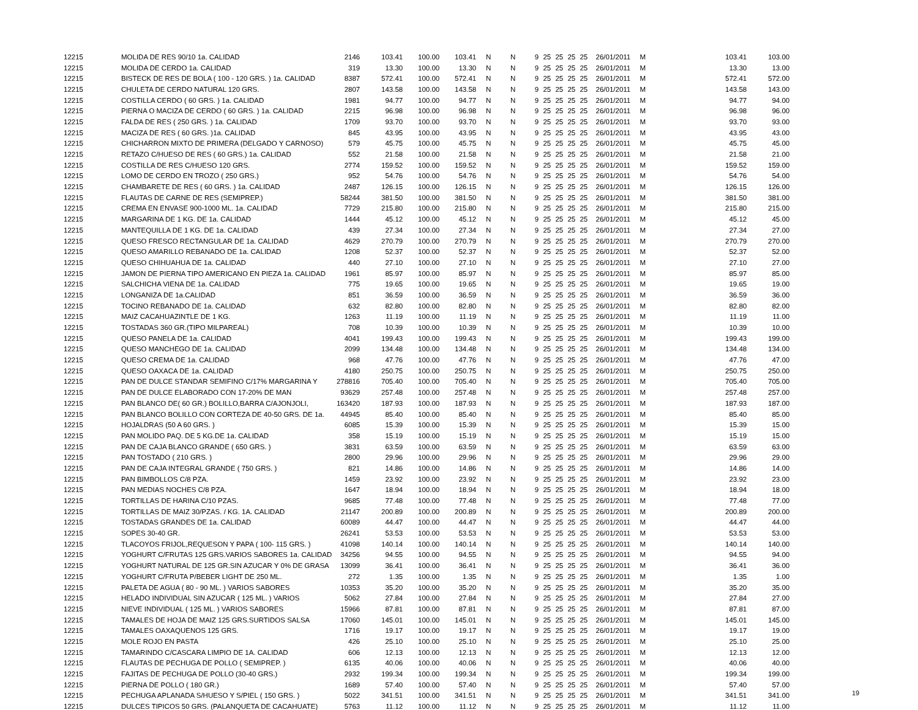| 12215 | MOLIDA DE RES 90/10 1a. CALIDAD | 2146 | 103.41 | 100.00 | 103.41 | N | N | 9 | 25 | 25 | 25 | 25 | 26/01/2011 | M | 103.41 | 103.00 |
| 12215 | MOLIDA DE CERDO 1a. CALIDAD | 319 | 13.30 | 100.00 | 13.30 | N | N | 9 | 25 | 25 | 25 | 25 | 26/01/2011 | M | 13.30 | 13.00 |
| 12215 | BISTECK DE RES DE BOLA ( 100 - 120 GRS. ) 1a. CALIDAD | 8387 | 572.41 | 100.00 | 572.41 | N | N | 9 | 25 | 25 | 25 | 25 | 26/01/2011 | M | 572.41 | 572.00 |
| 12215 | CHULETA DE CERDO NATURAL 120 GRS. | 2807 | 143.58 | 100.00 | 143.58 | N | N | 9 | 25 | 25 | 25 | 25 | 26/01/2011 | M | 143.58 | 143.00 |
| 12215 | COSTILLA CERDO ( 60 GRS. ) 1a. CALIDAD | 1981 | 94.77 | 100.00 | 94.77 | N | N | 9 | 25 | 25 | 25 | 25 | 26/01/2011 | M | 94.77 | 94.00 |
| 12215 | PIERNA O MACIZA DE CERDO ( 60 GRS. ) 1a. CALIDAD | 2215 | 96.98 | 100.00 | 96.98 | N | N | 9 | 25 | 25 | 25 | 25 | 26/01/2011 | M | 96.98 | 96.00 |
| 12215 | FALDA DE RES ( 250 GRS. ) 1a. CALIDAD | 1709 | 93.70 | 100.00 | 93.70 | N | N | 9 | 25 | 25 | 25 | 25 | 26/01/2011 | M | 93.70 | 93.00 |
| 12215 | MACIZA DE RES ( 60 GRS. )1a. CALIDAD | 845 | 43.95 | 100.00 | 43.95 | N | N | 9 | 25 | 25 | 25 | 25 | 26/01/2011 | M | 43.95 | 43.00 |
| 12215 | CHICHARRON MIXTO DE PRIMERA (DELGADO Y CARNOSO) | 579 | 45.75 | 100.00 | 45.75 | N | N | 9 | 25 | 25 | 25 | 25 | 26/01/2011 | M | 45.75 | 45.00 |
| 12215 | RETAZO C/HUESO DE RES ( 60 GRS.) 1a. CALIDAD | 552 | 21.58 | 100.00 | 21.58 | N | N | 9 | 25 | 25 | 25 | 25 | 26/01/2011 | M | 21.58 | 21.00 |
| 12215 | COSTILLA DE RES C/HUESO 120 GRS. | 2774 | 159.52 | 100.00 | 159.52 | N | N | 9 | 25 | 25 | 25 | 25 | 26/01/2011 | M | 159.52 | 159.00 |
| 12215 | LOMO DE CERDO EN TROZO ( 250 GRS.) | 952 | 54.76 | 100.00 | 54.76 | N | N | 9 | 25 | 25 | 25 | 25 | 26/01/2011 | M | 54.76 | 54.00 |
| 12215 | CHAMBARETE DE RES ( 60 GRS. ) 1a. CALIDAD | 2487 | 126.15 | 100.00 | 126.15 | N | N | 9 | 25 | 25 | 25 | 25 | 26/01/2011 | M | 126.15 | 126.00 |
| 12215 | FLAUTAS DE CARNE DE RES (SEMIPREP.) | 58244 | 381.50 | 100.00 | 381.50 | N | N | 9 | 25 | 25 | 25 | 25 | 26/01/2011 | M | 381.50 | 381.00 |
| 12215 | CREMA EN ENVASE 900-1000 ML. 1a. CALIDAD | 7729 | 215.80 | 100.00 | 215.80 | N | N | 9 | 25 | 25 | 25 | 25 | 26/01/2011 | M | 215.80 | 215.00 |
| 12215 | MARGARINA DE 1 KG. DE 1a. CALIDAD | 1444 | 45.12 | 100.00 | 45.12 | N | N | 9 | 25 | 25 | 25 | 25 | 26/01/2011 | M | 45.12 | 45.00 |
| 12215 | MANTEQUILLA DE 1 KG. DE 1a. CALIDAD | 439 | 27.34 | 100.00 | 27.34 | N | N | 9 | 25 | 25 | 25 | 25 | 26/01/2011 | M | 27.34 | 27.00 |
| 12215 | QUESO FRESCO RECTANGULAR DE 1a. CALIDAD | 4629 | 270.79 | 100.00 | 270.79 | N | N | 9 | 25 | 25 | 25 | 25 | 26/01/2011 | M | 270.79 | 270.00 |
| 12215 | QUESO AMARILLO REBANADO DE 1a. CALIDAD | 1208 | 52.37 | 100.00 | 52.37 | N | N | 9 | 25 | 25 | 25 | 25 | 26/01/2011 | M | 52.37 | 52.00 |
| 12215 | QUESO CHIHUAHUA DE 1a. CALIDAD | 440 | 27.10 | 100.00 | 27.10 | N | N | 9 | 25 | 25 | 25 | 25 | 26/01/2011 | M | 27.10 | 27.00 |
| 12215 | JAMON DE PIERNA TIPO AMERICANO EN PIEZA 1a. CALIDAD | 1961 | 85.97 | 100.00 | 85.97 | N | N | 9 | 25 | 25 | 25 | 25 | 26/01/2011 | M | 85.97 | 85.00 |
| 12215 | SALCHICHA VIENA DE 1a. CALIDAD | 775 | 19.65 | 100.00 | 19.65 | N | N | 9 | 25 | 25 | 25 | 25 | 26/01/2011 | M | 19.65 | 19.00 |
| 12215 | LONGANIZA DE 1a.CALIDAD | 851 | 36.59 | 100.00 | 36.59 | N | N | 9 | 25 | 25 | 25 | 25 | 26/01/2011 | M | 36.59 | 36.00 |
| 12215 | TOCINO REBANADO DE 1a. CALIDAD | 632 | 82.80 | 100.00 | 82.80 | N | N | 9 | 25 | 25 | 25 | 25 | 26/01/2011 | M | 82.80 | 82.00 |
| 12215 | MAIZ CACAHUAZINTLE DE 1 KG. | 1263 | 11.19 | 100.00 | 11.19 | N | N | 9 | 25 | 25 | 25 | 25 | 26/01/2011 | M | 11.19 | 11.00 |
| 12215 | TOSTADAS 360 GR.(TIPO MILPAREAL) | 708 | 10.39 | 100.00 | 10.39 | N | N | 9 | 25 | 25 | 25 | 25 | 26/01/2011 | M | 10.39 | 10.00 |
| 12215 | QUESO PANELA DE 1a. CALIDAD | 4041 | 199.43 | 100.00 | 199.43 | N | N | 9 | 25 | 25 | 25 | 25 | 26/01/2011 | M | 199.43 | 199.00 |
| 12215 | QUESO MANCHEGO DE 1a. CALIDAD | 2099 | 134.48 | 100.00 | 134.48 | N | N | 9 | 25 | 25 | 25 | 25 | 26/01/2011 | M | 134.48 | 134.00 |
| 12215 | QUESO CREMA DE 1a. CALIDAD | 968 | 47.76 | 100.00 | 47.76 | N | N | 9 | 25 | 25 | 25 | 25 | 26/01/2011 | M | 47.76 | 47.00 |
| 12215 | QUESO OAXACA DE 1a. CALIDAD | 4180 | 250.75 | 100.00 | 250.75 | N | N | 9 | 25 | 25 | 25 | 25 | 26/01/2011 | M | 250.75 | 250.00 |
| 12215 | PAN DE DULCE STANDAR SEMIFINO C/17% MARGARINA Y | 278816 | 705.40 | 100.00 | 705.40 | N | N | 9 | 25 | 25 | 25 | 25 | 26/01/2011 | M | 705.40 | 705.00 |
| 12215 | PAN DE DULCE ELABORADO CON 17-20% DE MAN | 93629 | 257.48 | 100.00 | 257.48 | N | N | 9 | 25 | 25 | 25 | 25 | 26/01/2011 | M | 257.48 | 257.00 |
| 12215 | PAN BLANCO DE( 60 GR.) BOLILLO,BARRA C/AJONJOLI, | 163420 | 187.93 | 100.00 | 187.93 | N | N | 9 | 25 | 25 | 25 | 25 | 26/01/2011 | M | 187.93 | 187.00 |
| 12215 | PAN BLANCO BOLILLO CON CORTEZA DE 40-50 GRS. DE 1a. | 44945 | 85.40 | 100.00 | 85.40 | N | N | 9 | 25 | 25 | 25 | 25 | 26/01/2011 | M | 85.40 | 85.00 |
| 12215 | HOJALDRAS (50 A 60 GRS. ) | 6085 | 15.39 | 100.00 | 15.39 | N | N | 9 | 25 | 25 | 25 | 25 | 26/01/2011 | M | 15.39 | 15.00 |
| 12215 | PAN MOLIDO PAQ. DE 5 KG.DE 1a. CALIDAD | 358 | 15.19 | 100.00 | 15.19 | N | N | 9 | 25 | 25 | 25 | 25 | 26/01/2011 | M | 15.19 | 15.00 |
| 12215 | PAN DE CAJA BLANCO GRANDE ( 650 GRS. ) | 3831 | 63.59 | 100.00 | 63.59 | N | N | 9 | 25 | 25 | 25 | 25 | 26/01/2011 | M | 63.59 | 63.00 |
| 12215 | PAN TOSTADO ( 210 GRS. ) | 2800 | 29.96 | 100.00 | 29.96 | N | N | 9 | 25 | 25 | 25 | 25 | 26/01/2011 | M | 29.96 | 29.00 |
| 12215 | PAN DE CAJA INTEGRAL GRANDE ( 750 GRS. ) | 821 | 14.86 | 100.00 | 14.86 | N | N | 9 | 25 | 25 | 25 | 25 | 26/01/2011 | M | 14.86 | 14.00 |
| 12215 | PAN BIMBOLLOS C/8 PZA. | 1459 | 23.92 | 100.00 | 23.92 | N | N | 9 | 25 | 25 | 25 | 25 | 26/01/2011 | M | 23.92 | 23.00 |
| 12215 | PAN MEDIAS NOCHES C/8 PZA. | 1647 | 18.94 | 100.00 | 18.94 | N | N | 9 | 25 | 25 | 25 | 25 | 26/01/2011 | M | 18.94 | 18.00 |
| 12215 | TORTILLAS DE HARINA C/10 PZAS. | 9685 | 77.48 | 100.00 | 77.48 | N | N | 9 | 25 | 25 | 25 | 25 | 26/01/2011 | M | 77.48 | 77.00 |
| 12215 | TORTILLAS DE MAIZ 30/PZAS. / KG. 1A. CALIDAD | 21147 | 200.89 | 100.00 | 200.89 | N | N | 9 | 25 | 25 | 25 | 25 | 26/01/2011 | M | 200.89 | 200.00 |
| 12215 | TOSTADAS GRANDES DE 1a. CALIDAD | 60089 | 44.47 | 100.00 | 44.47 | N | N | 9 | 25 | 25 | 25 | 25 | 26/01/2011 | M | 44.47 | 44.00 |
| 12215 | SOPES 30-40 GR. | 26241 | 53.53 | 100.00 | 53.53 | N | N | 9 | 25 | 25 | 25 | 25 | 26/01/2011 | M | 53.53 | 53.00 |
| 12215 | TLACOYOS FRIJOL,REQUESON Y PAPA ( 100- 115 GRS. ) | 41098 | 140.14 | 100.00 | 140.14 | N | N | 9 | 25 | 25 | 25 | 25 | 26/01/2011 | M | 140.14 | 140.00 |
| 12215 | YOGHURT C/FRUTAS 125 GRS.VARIOS SABORES 1a. CALIDAD | 34256 | 94.55 | 100.00 | 94.55 | N | N | 9 | 25 | 25 | 25 | 25 | 26/01/2011 | M | 94.55 | 94.00 |
| 12215 | YOGHURT NATURAL DE 125 GR.SIN AZUCAR Y 0% DE GRASA | 13099 | 36.41 | 100.00 | 36.41 | N | N | 9 | 25 | 25 | 25 | 25 | 26/01/2011 | M | 36.41 | 36.00 |
| 12215 | YOGHURT C/FRUTA P/BEBER LIGHT DE 250 ML. | 272 | 1.35 | 100.00 | 1.35 | N | N | 9 | 25 | 25 | 25 | 25 | 26/01/2011 | M | 1.35 | 1.00 |
| 12215 | PALETA DE AGUA ( 80 - 90 ML. ) VARIOS SABORES | 10353 | 35.20 | 100.00 | 35.20 | N | N | 9 | 25 | 25 | 25 | 25 | 26/01/2011 | M | 35.20 | 35.00 |
| 12215 | HELADO INDIVIDUAL SIN AZUCAR ( 125 ML. ) VARIOS | 5062 | 27.84 | 100.00 | 27.84 | N | N | 9 | 25 | 25 | 25 | 25 | 26/01/2011 | M | 27.84 | 27.00 |
| 12215 | NIEVE INDIVIDUAL ( 125 ML. ) VARIOS SABORES | 15966 | 87.81 | 100.00 | 87.81 | N | N | 9 | 25 | 25 | 25 | 25 | 26/01/2011 | M | 87.81 | 87.00 |
| 12215 | TAMALES DE HOJA DE MAIZ 125 GRS.SURTIDOS SALSA | 17060 | 145.01 | 100.00 | 145.01 | N | N | 9 | 25 | 25 | 25 | 25 | 26/01/2011 | M | 145.01 | 145.00 |
| 12215 | TAMALES OAXAQUENOS 125 GRS. | 1716 | 19.17 | 100.00 | 19.17 | N | N | 9 | 25 | 25 | 25 | 25 | 26/01/2011 | M | 19.17 | 19.00 |
| 12215 | MOLE ROJO EN PASTA | 426 | 25.10 | 100.00 | 25.10 | N | N | 9 | 25 | 25 | 25 | 25 | 26/01/2011 | M | 25.10 | 25.00 |
| 12215 | TAMARINDO C/CASCARA LIMPIO DE 1A. CALIDAD | 606 | 12.13 | 100.00 | 12.13 | N | N | 9 | 25 | 25 | 25 | 25 | 26/01/2011 | M | 12.13 | 12.00 |
| 12215 | FLAUTAS DE PECHUGA DE POLLO ( SEMIPREP. ) | 6135 | 40.06 | 100.00 | 40.06 | N | N | 9 | 25 | 25 | 25 | 25 | 26/01/2011 | M | 40.06 | 40.00 |
| 12215 | FAJITAS DE PECHUGA DE POLLO (30-40 GRS.) | 2932 | 199.34 | 100.00 | 199.34 | N | N | 9 | 25 | 25 | 25 | 25 | 26/01/2011 | M | 199.34 | 199.00 |
| 12215 | PIERNA DE POLLO ( 180 GR.) | 1689 | 57.40 | 100.00 | 57.40 | N | N | 9 | 25 | 25 | 25 | 25 | 26/01/2011 | M | 57.40 | 57.00 |
| 12215 | PECHUGA APLANADA S/HUESO Y S/PIEL ( 150 GRS. ) | 5022 | 341.51 | 100.00 | 341.51 | N | N | 9 | 25 | 25 | 25 | 25 | 26/01/2011 | M | 341.51 | 341.00 |
| 12215 | DULCES TIPICOS 50 GRS. (PALANQUETA DE CACAHUATE) | 5763 | 11.12 | 100.00 | 11.12 | N | N | 9 | 25 | 25 | 25 | 25 | 26/01/2011 | M | 11.12 | 11.00 |
19